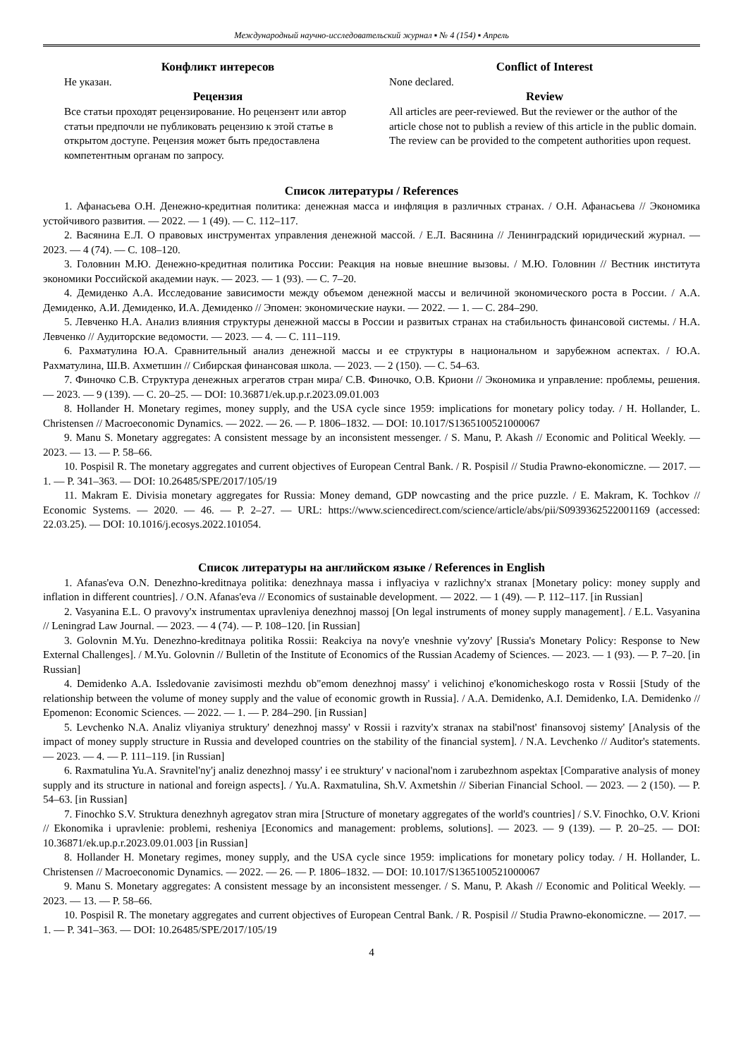Международный научно-исследовательский журнал ▪ № 4 (154) ▪ Апрель
Конфликт интересов
Не указан.
Рецензия
Все статьи проходят рецензирование. Но рецензент или автор статьи предпочли не публиковать рецензию к этой статье в открытом доступе. Рецензия может быть предоставлена компетентным органам по запросу.
Conflict of Interest
None declared.
Review
All articles are peer-reviewed. But the reviewer or the author of the article chose not to publish a review of this article in the public domain. The review can be provided to the competent authorities upon request.
Список литературы / References
1. Афанасьева О.Н. Денежно-кредитная политика: денежная масса и инфляция в различных странах. / О.Н. Афанасьева // Экономика устойчивого развития. — 2022. — 1 (49). — С. 112–117.
2. Васянина Е.Л. О правовых инструментах управления денежной массой. / Е.Л. Васянина // Ленинградский юридический журнал. — 2023. — 4 (74). — С. 108–120.
3. Головнин М.Ю. Денежно-кредитная политика России: Реакция на новые внешние вызовы. / М.Ю. Головнин // Вестник института экономики Российской академии наук. — 2023. — 1 (93). — С. 7–20.
4. Демиденко А.А. Исследование зависимости между объемом денежной массы и величиной экономического роста в России. / А.А. Демиденко, А.И. Демиденко, И.А. Демиденко // Эпомен: экономические науки. — 2022. — 1. — С. 284–290.
5. Левченко Н.А. Анализ влияния структуры денежной массы в России и развитых странах на стабильность финансовой системы. / Н.А. Левченко // Аудиторские ведомости. — 2023. — 4. — С. 111–119.
6. Рахматулина Ю.А. Сравнительный анализ денежной массы и ее структуры в национальном и зарубежном аспектах. / Ю.А. Рахматулина, Ш.В. Ахметшин // Сибирская финансовая школа. — 2023. — 2 (150). — С. 54–63.
7. Финочко С.В. Структура денежных агрегатов стран мира/ С.В. Финочко, О.В. Криони // Экономика и управление: проблемы, решения. — 2023. — 9 (139). — С. 20–25. — DOI: 10.36871/ek.up.p.r.2023.09.01.003
8. Hollander H. Monetary regimes, money supply, and the USA cycle since 1959: implications for monetary policy today. / H. Hollander, L. Christensen // Macroeconomic Dynamics. — 2022. — 26. — P. 1806–1832. — DOI: 10.1017/S1365100521000067
9. Manu S. Monetary aggregates: A consistent message by an inconsistent messenger. / S. Manu, P. Akash // Economic and Political Weekly. — 2023. — 13. — P. 58–66.
10. Pospisil R. The monetary aggregates and current objectives of European Central Bank. / R. Pospisil // Studia Prawno-ekonomiczne. — 2017. — 1. — P. 341–363. — DOI: 10.26485/SPE/2017/105/19
11. Makram E. Divisia monetary aggregates for Russia: Money demand, GDP nowcasting and the price puzzle. / E. Makram, K. Tochkov // Economic Systems. — 2020. — 46. — P. 2–27. — URL: https://www.sciencedirect.com/science/article/abs/pii/S0939362522001169 (accessed: 22.03.25). — DOI: 10.1016/j.ecosys.2022.101054.
Список литературы на английском языке / References in English
1. Afanas'eva O.N. Denezhno-kreditnaya politika: denezhnaya massa i inflyaciya v razlichny'x stranax [Monetary policy: money supply and inflation in different countries]. / O.N. Afanas'eva // Economics of sustainable development. — 2022. — 1 (49). — P. 112–117. [in Russian]
2. Vasyanina E.L. O pravovy'x instrumentax upravleniya denezhnoj massoj [On legal instruments of money supply management]. / E.L. Vasyanina // Leningrad Law Journal. — 2023. — 4 (74). — P. 108–120. [in Russian]
3. Golovnin M.Yu. Denezhno-kreditnaya politika Rossii: Reakciya na novy'e vneshnie vy'zovy' [Russia's Monetary Policy: Response to New External Challenges]. / M.Yu. Golovnin // Bulletin of the Institute of Economics of the Russian Academy of Sciences. — 2023. — 1 (93). — P. 7–20. [in Russian]
4. Demidenko A.A. Issledovanie zavisimosti mezhdu ob"emom denezhnoj massy' i velichinoj e'konomicheskogo rosta v Rossii [Study of the relationship between the volume of money supply and the value of economic growth in Russia]. / A.A. Demidenko, A.I. Demidenko, I.A. Demidenko // Epomenon: Economic Sciences. — 2022. — 1. — P. 284–290. [in Russian]
5. Levchenko N.A. Analiz vliyaniya struktury' denezhnoj massy' v Rossii i razvity'x stranax na stabil'nost' finansovoj sistemy' [Analysis of the impact of money supply structure in Russia and developed countries on the stability of the financial system]. / N.A. Levchenko // Auditor's statements. — 2023. — 4. — P. 111–119. [in Russian]
6. Raxmatulina Yu.A. Sravnitel'ny'j analiz denezhnoj massy' i ee struktury' v nacional'nom i zarubezhnom aspektax [Comparative analysis of money supply and its structure in national and foreign aspects]. / Yu.A. Raxmatulina, Sh.V. Axmetshin // Siberian Financial School. — 2023. — 2 (150). — P. 54–63. [in Russian]
7. Finochko S.V. Struktura denezhnyh agregatov stran mira [Structure of monetary aggregates of the world's countries] / S.V. Finochko, O.V. Krioni // Ekonomika i upravlenie: problemi, resheniya [Economics and management: problems, solutions]. — 2023. — 9 (139). — P. 20–25. — DOI: 10.36871/ek.up.p.r.2023.09.01.003 [in Russian]
8. Hollander H. Monetary regimes, money supply, and the USA cycle since 1959: implications for monetary policy today. / H. Hollander, L. Christensen // Macroeconomic Dynamics. — 2022. — 26. — P. 1806–1832. — DOI: 10.1017/S1365100521000067
9. Manu S. Monetary aggregates: A consistent message by an inconsistent messenger. / S. Manu, P. Akash // Economic and Political Weekly. — 2023. — 13. — P. 58–66.
10. Pospisil R. The monetary aggregates and current objectives of European Central Bank. / R. Pospisil // Studia Prawno-ekonomiczne. — 2017. — 1. — P. 341–363. — DOI: 10.26485/SPE/2017/105/19
4